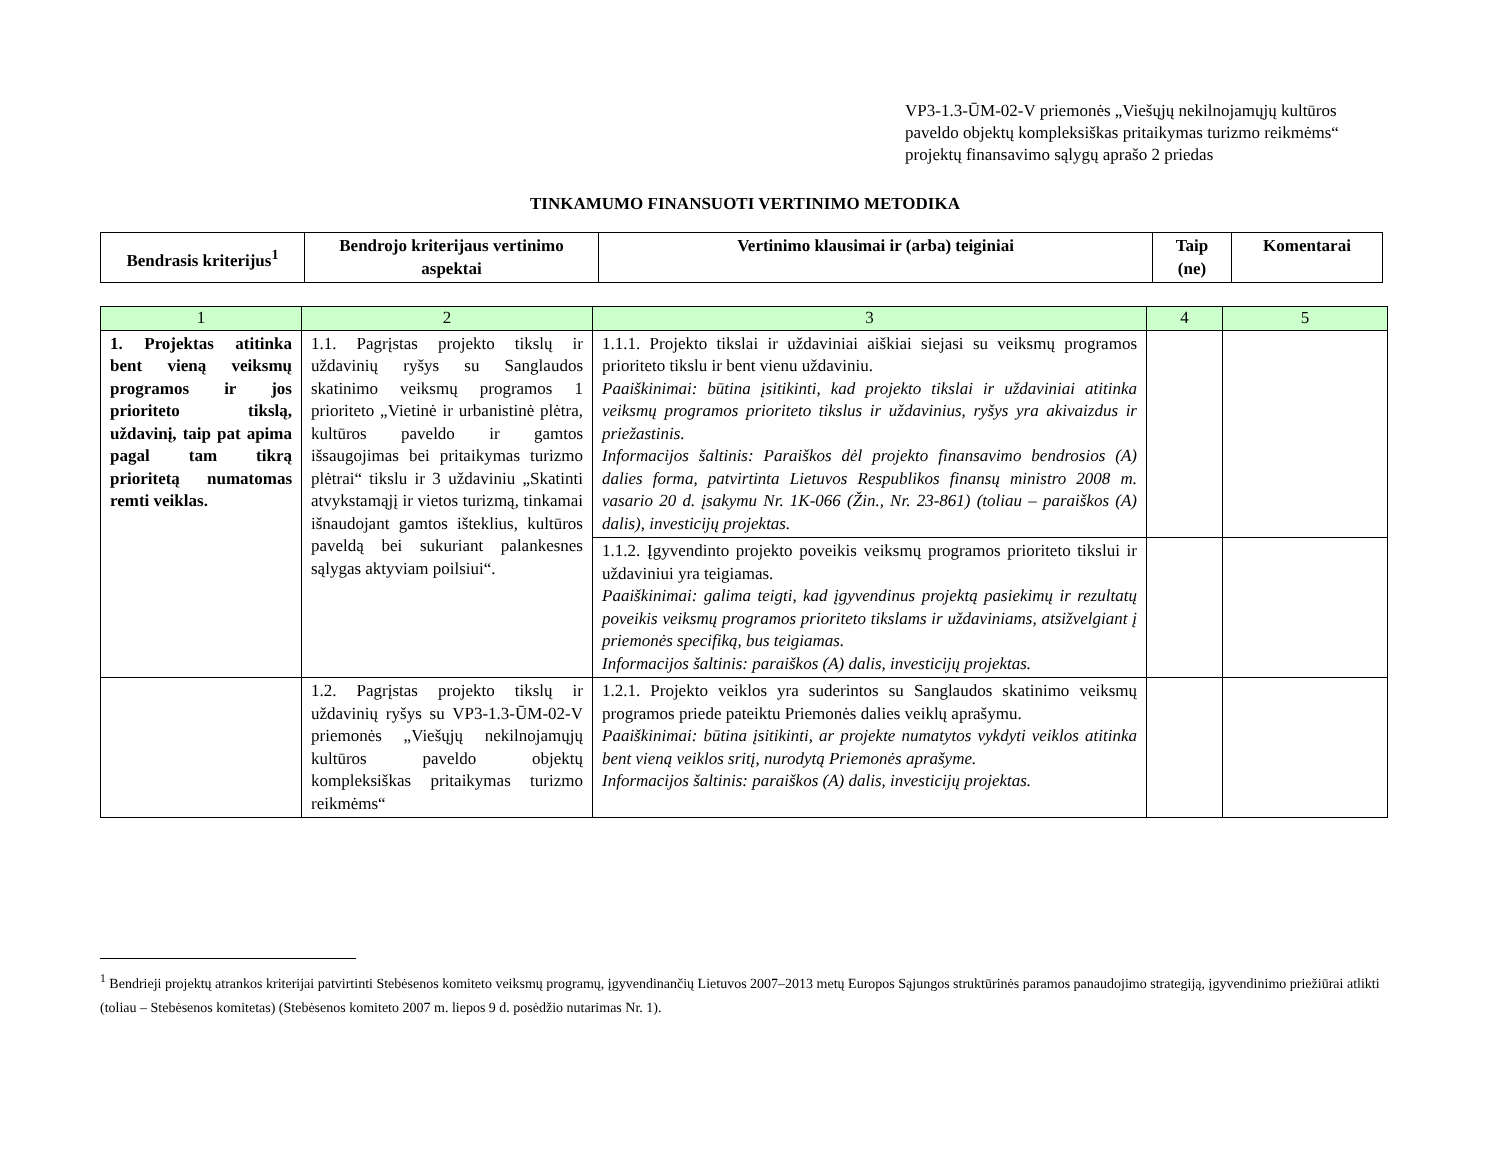VP3-1.3-ŪM-02-V priemonės „Viešųjų nekilnojamųjų kultūros paveldo objektų kompleksiškas pritaikymas turizmo reikmėms“ projektų finansavimo sąlygų aprašo 2 priedas
TINKAMUMO FINANSUOTI VERTINIMO METODIKA
| Bendrasis kriterijus<sup>1</sup> | Bendrojo kriterijaus vertinimo aspektai | Vertinimo klausimai ir (arba) teiginiai | Taip (ne) | Komentarai |
| --- | --- | --- | --- | --- |
| 1 | 2 | 3 | 4 | 5 |
| 1. Projektas atitinka bent vieną veiksmų programos ir jos prioriteto tikslą, uždavinį, taip pat apima pagal tam tikrą prioritetą numatomas remti veiklas. | 1.1. Pagrįstas projekto tikslų ir uždavinių ryšys su Sanglaudos skatinimo veiksmų programos 1 prioriteto „Vietinė ir urbanistinė plėtra, kultūros paveldo ir gamtos išsaugojimas bei pritaikymas turizmo plėtrai“ tikslu ir 3 uždaviniu „Skatinti atvykstamąjį ir vietos turizmą, tinkamai išnaudojant gamtos išteklius, kultūros paveldą bei sukuriant palankesnes sąlygas aktyviam poilsiui“. | 1.1.1. Projekto tikslai ir uždaviniai aiškiai siejasi su veiksmų programos prioriteto tikslu ir bent vienu uždaviniu. Paaiškinimai: būtina įsitikinti, kad projekto tikslai ir uždaviniai atitinka veiksmų programos prioriteto tikslus ir uždavinius, ryšys yra akivaizdus ir priežastinis. Informacijos šaltinis: Paraiškos dėl projekto finansavimo bendrosios (A) dalies forma, patvirtinta Lietuvos Respublikos finansų ministro 2008 m. vasario 20 d. įsakymu Nr. 1K-066 (Žin., Nr. 23-861) (toliau – paraiškos (A) dalis), investicijų projektas. | | |
| | | 1.1.2. Įgyvendinto projekto poveikis veiksmų programos prioriteto tikslui ir uždaviniui yra teigiamas. Paaiškinimai: galima teigti, kad įgyvendinus projektą pasiekimų ir rezultatų poveikis veiksmų programos prioriteto tikslams ir uždaviniams, atsižvelgiant į priemonės specifiką, bus teigiamas. Informacijos šaltinis: paraiškos (A) dalis, investicijų projektas. | | |
| | 1.2. Pagrįstas projekto tikslų ir uždavinių ryšys su VP3-1.3-ŪM-02-V priemonės „Viešųjų nekilnojamųjų kultūros paveldo objektų kompleksiškas pritaikymas turizmo reikmėms“ | 1.2.1. Projekto veiklos yra suderintos su Sanglaudos skatinimo veiksmų programos priede pateiktu Priemonės dalies veiklų aprašymu. Paaiškinimai: būtina įsitikinti, ar projekte numatytos vykdyti veiklos atitinka bent vieną veiklos sritį, nurodytą Priemonės aprašyme. Informacijos šaltinis: paraiškos (A) dalis, investicijų projektas. | | |
<sup>1</sup> Bendrieji projektų atrankos kriterijai patvirtinti Stebėsenos komiteto veiksmų programų, įgyvendinančių Lietuvos 2007–2013 metų Europos Sąjungos struktūrinės paramos panaudojimo strategiją, įgyvendinimo priežiūrai atlikti (toliau – Stebėsenos komitetas) (Stebėsenos komiteto 2007 m. liepos 9 d. posėdžio nutarimas Nr. 1).